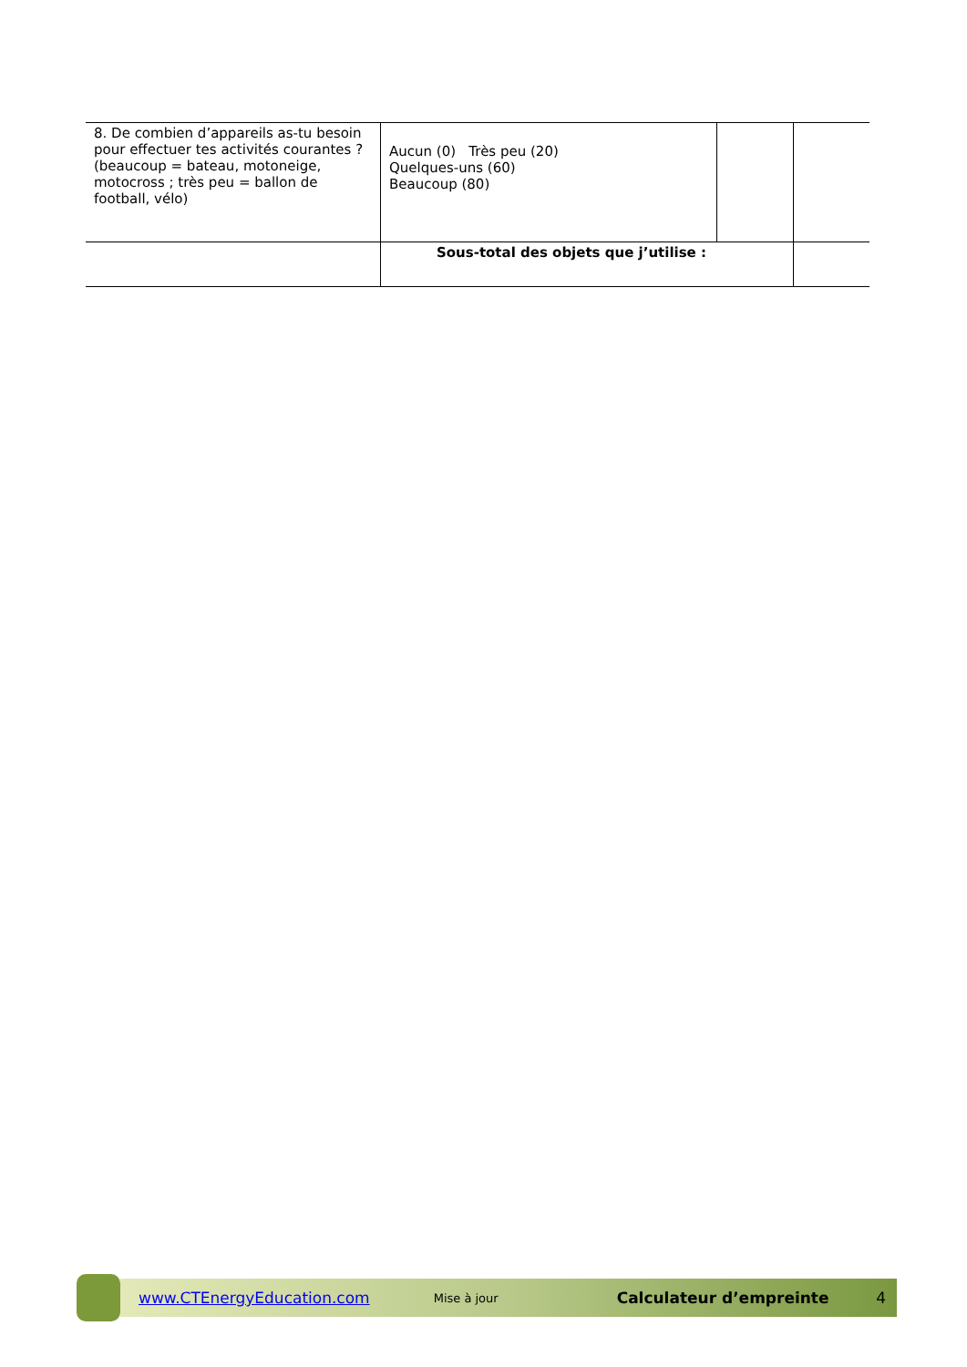| 8. De combien d’appareils as-tu besoin pour effectuer tes activités courantes ? (beaucoup = bateau, motoneige, motocross ; très peu = ballon de football, vélo) | Aucun (0) Très peu (20) Quelques-uns (60) Beaucoup (80) | | |
| | Sous-total des objets que j’utilise : | | |
www.CTEnergyEducation.com Mise à jour Calculateur d’empreinte 4